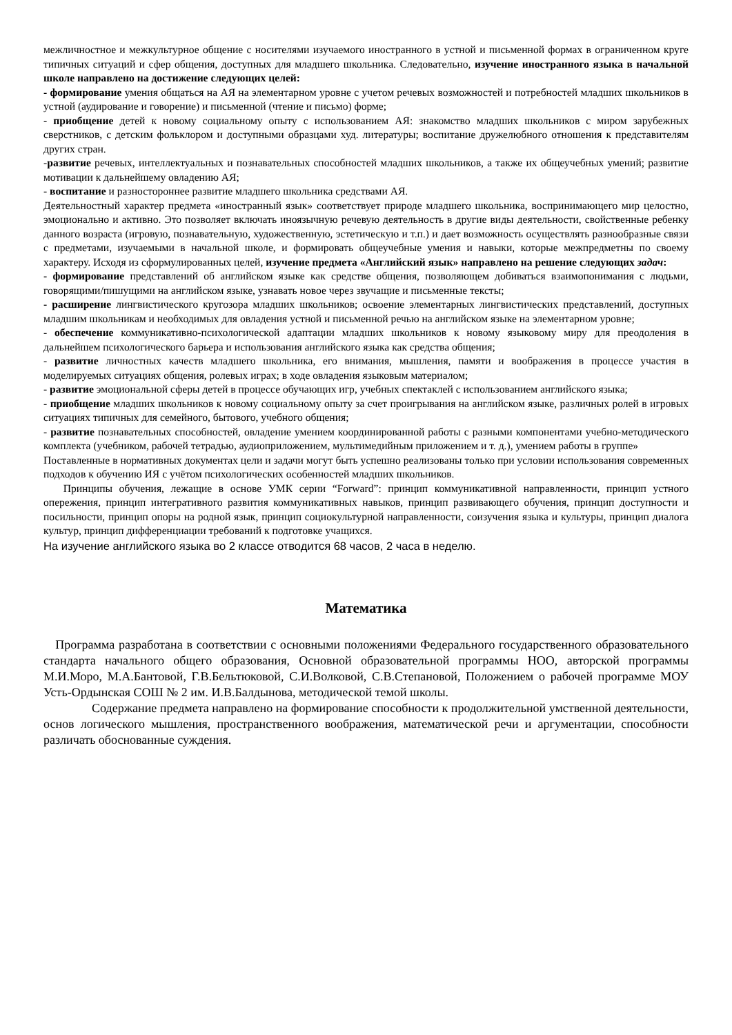межличностное и межкультурное общение с носителями изучаемого иностранного в устной и письменной формах в ограниченном круге типичных ситуаций и сфер общения, доступных для младшего школьника. Следовательно, изучение иностранного языка в начальной школе направлено на достижение следующих целей:
- формирование умения общаться на АЯ на элементарном уровне с учетом речевых возможностей и потребностей младших школьников в устной (аудирование и говорение) и письменной (чтение и письмо) форме;
- приобщение детей к новому социальному опыту с использованием АЯ: знакомство младших школьников с миром зарубежных сверстников, с детским фольклором и доступными образцами худ. литературы; воспитание дружелюбного отношения к представителям других стран.
-развитие речевых, интеллектуальных и познавательных способностей младших школьников, а также их общеучебных умений; развитие мотивации к дальнейшему овладению АЯ;
- воспитание и разностороннее развитие младшего школьника средствами АЯ.
Деятельностный характер предмета «иностранный язык» соответствует природе младшего школьника, воспринимающего мир целостно, эмоционально и активно. Это позволяет включать иноязычную речевую деятельность в другие виды деятельности, свойственные ребенку данного возраста (игровую, познавательную, художественную, эстетическую и т.п.) и дает возможность осуществлять разнообразные связи с предметами, изучаемыми в начальной школе, и формировать общеучебные умения и навыки, которые межпредметны по своему характеру. Исходя из сформулированных целей, изучение предмета «Английский язык» направлено на решение следующих задач:
- формирование представлений об английском языке как средстве общения, позволяющем добиваться взаимопонимания с людьми, говорящими/пишущими на английском языке, узнавать новое через звучащие и письменные тексты;
- расширение лингвистического кругозора младших школьников; освоение элементарных лингвистических представлений, доступных младшим школьникам и необходимых для овладения устной и письменной речью на английском языке на элементарном уровне;
- обеспечение коммуникативно-психологической адаптации младших школьников к новому языковому миру для преодоления в дальнейшем психологического барьера и использования английского языка как средства общения;
- развитие личностных качеств младшего школьника, его внимания, мышления, памяти и воображения в процессе участия в моделируемых ситуациях общения, ролевых играх; в ходе овладения языковым материалом;
- развитие эмоциональной сферы детей в процессе обучающих игр, учебных спектаклей с использованием английского языка;
- приобщение младших школьников к новому социальному опыту за счет проигрывания на английском языке, различных ролей в игровых ситуациях типичных для семейного, бытового, учебного общения;
- развитие познавательных способностей, овладение умением координированной работы с разными компонентами учебно-методического комплекта (учебником, рабочей тетрадью, аудиоприложением, мультимедийным приложением и т. д.), умением работы в группе»
Поставленные в нормативных документах цели и задачи могут быть успешно реализованы только при условии использования современных подходов к обучению ИЯ с учётом психологических особенностей младших школьников.
Принципы обучения, лежащие в основе УМК серии “Forward”: принцип коммуникативной направленности, принцип устного опережения, принцип интегративного развития коммуникативных навыков, принцип развивающего обучения, принцип доступности и посильности, принцип опоры на родной язык, принцип социокультурной направленности, соизучения языка и культуры, принцип диалога культур, принцип дифференциации требований к подготовке учащихся.
На изучение английского языка во 2 классе отводится 68 часов, 2 часа в неделю.
Математика
Программа разработана в соответствии с основными положениями Федерального государственного образовательного стандарта начального общего образования, Основной образовательной программы НОО, авторской программы М.И.Моро, М.А.Бантовой, Г.В.Бельтюковой, С.И.Волковой, С.В.Степановой, Положением о рабочей программе МОУ Усть-Ордынская СОШ № 2 им. И.В.Балдынова, методической темой школы.
Содержание предмета направлено на формирование способности к продолжительной умственной деятельности, основ логического мышления, пространственного воображения, математической речи и аргументации, способности различать обоснованные суждения.